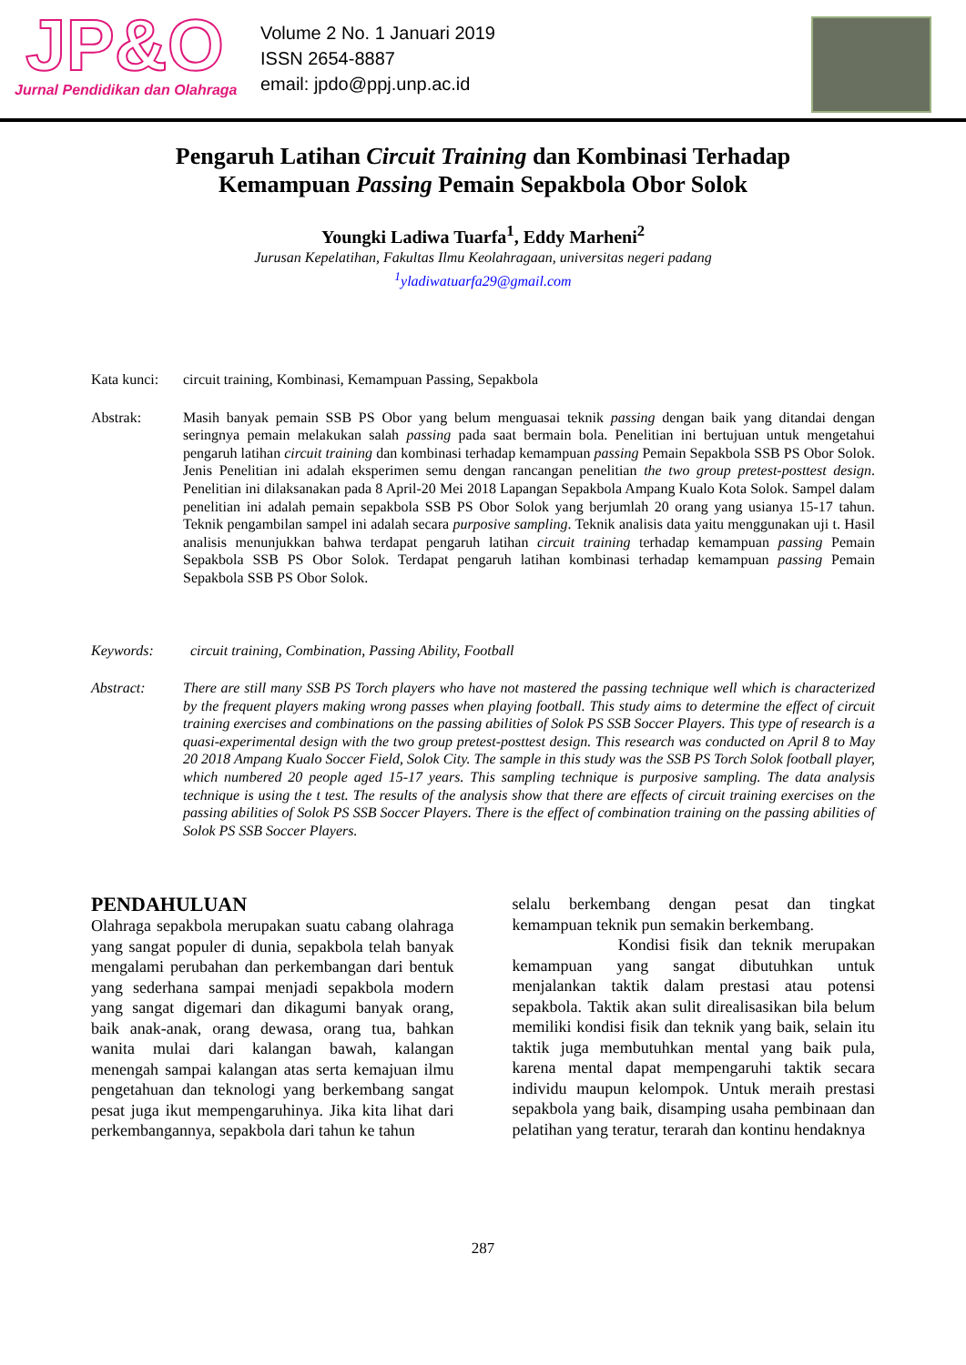JP&O
Jurnal Pendidikan dan Olahraga
Volume 2 No. 1 Januari 2019
ISSN 2654-8887
email: jpdo@ppj.unp.ac.id
Pengaruh Latihan Circuit Training dan Kombinasi Terhadap
Kemampuan Passing Pemain Sepakbola Obor Solok
Youngki Ladiwa Tuarfa<sup>1</sup>, Eddy Marheni<sup>2</sup>
Jurusan Kepelatihan, Fakultas Ilmu Keolahragaan, universitas negeri padang
<sup>1</sup> yladiwatuarfa29@gmail.com
Kata kunci:
circuit training, Kombinasi, Kemampuan Passing, Sepakbola
Abstrak: Masih banyak pemain SSB PS Obor yang belum menguasai teknik passing dengan baik yang ditandai dengan seringnya pemain melakukan salah passing pada saat bermain bola. Penelitian ini bertujuan untuk mengetahui pengaruh latihan circuit training dan kombinasi terhadap kemampuan passing Pemain Sepakbola SSB PS Obor Solok. Jenis Penelitian ini adalah eksperimen semu dengan rancangan penelitian the two group pretest-posttest design. Penelitian ini dilaksanakan pada 8 April-20 Mei 2018 Lapangan Sepakbola Ampang Kualo Kota Solok. Sampel dalam penelitian ini adalah pemain sepakbola SSB PS Obor Solok yang berjumlah 20 orang yang usianya 15-17 tahun. Teknik pengambilan sampel ini adalah secara purposive sampling. Teknik analisis data yaitu menggunakan uji t. Hasil analisis menunjukkan bahwa terdapat pengaruh latihan circuit training terhadap kemampuan passing Pemain Sepakbola SSB PS Obor Solok. Terdapat pengaruh latihan kombinasi terhadap kemampuan passing Pemain Sepakbola SSB PS Obor Solok.
Keywords: circuit training, Combination, Passing Ability, Football
Abstract: There are still many SSB PS Torch players who have not mastered the passing technique well which is characterized by the frequent players making wrong passes when playing football. This study aims to determine the effect of circuit training exercises and combinations on the passing abilities of Solok PS SSB Soccer Players. This type of research is a quasi-experimental design with the two group pretest-posttest design. This research was conducted on April 8 to May 20 2018 Ampang Kualo Soccer Field, Solok City. The sample in this study was the SSB PS Torch Solok football player, which numbered 20 people aged 15-17 years. This sampling technique is purposive sampling. The data analysis technique is using the t test. The results of the analysis show that there are effects of circuit training exercises on the passing abilities of Solok PS SSB Soccer Players. There is the effect of combination training on the passing abilities of Solok PS SSB Soccer Players.
PENDAHULUAN
Olahraga sepakbola merupakan suatu cabang olahraga yang sangat populer di dunia, sepakbola telah banyak mengalami perubahan dan perkembangan dari bentuk yang sederhana sampai menjadi sepakbola modern yang sangat digemari dan dikagumi banyak orang, baik anak-anak, orang dewasa, orang tua, bahkan wanita mulai dari kalangan bawah, kalangan menengah sampai kalangan atas serta kemajuan ilmu pengetahuan dan teknologi yang berkembang sangat pesat juga ikut mempengaruhinya. Jika kita lihat dari perkembangannya, sepakbola dari tahun ke tahun
selalu berkembang dengan pesat dan tingkat kemampuan teknik pun semakin berkembang.
Kondisi fisik dan teknik merupakan kemampuan yang sangat dibutuhkan untuk menjalankan taktik dalam prestasi atau potensi sepakbola. Taktik akan sulit direalisasikan bila belum memiliki kondisi fisik dan teknik yang baik, selain itu taktik juga membutuhkan mental yang baik pula, karena mental dapat mempengaruhi taktik secara individu maupun kelompok. Untuk meraih prestasi sepakbola yang baik, disamping usaha pembinaan dan pelatihan yang teratur, terarah dan kontinu hendaknya
287